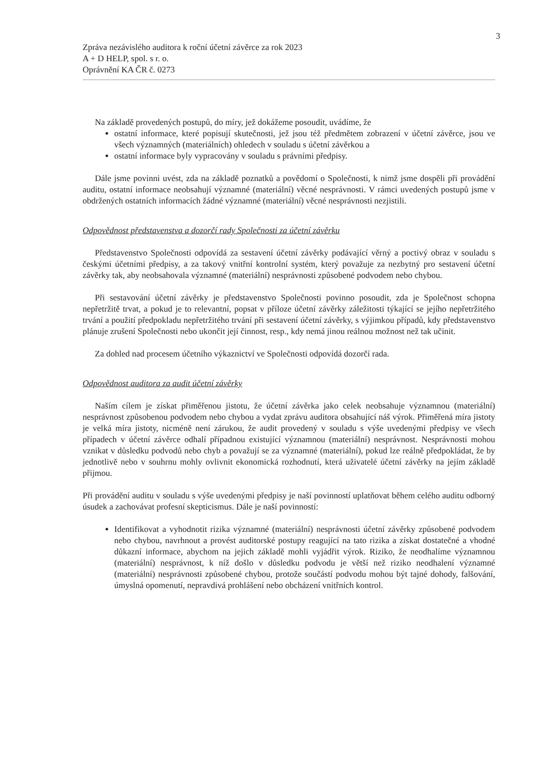3
Zpráva nezávislého auditora k roční účetní závěrce za rok 2023
A + D HELP, spol. s r. o.
Oprávnění KA ČR č. 0273
Na základě provedených postupů, do míry, jež dokážeme posoudit, uvádíme, že
ostatní informace, které popisují skutečnosti, jež jsou též předmětem zobrazení v účetní závěrce, jsou ve všech významných (materiálních) ohledech v souladu s účetní závěrkou a
ostatní informace byly vypracovány v souladu s právními předpisy.
Dále jsme povinni uvést, zda na základě poznatků a povědomí o Společnosti, k nimž jsme dospěli při provádění auditu, ostatní informace neobsahují významné (materiální) věcné nesprávnosti. V rámci uvedených postupů jsme v obdržených ostatních informacích žádné významné (materiální) věcné nesprávnosti nezjistili.
Odpovědnost představenstva a dozorčí rady Společnosti za účetní závěrku
Představenstvo Společnosti odpovídá za sestavení účetní závěrky podávající věrný a poctivý obraz v souladu s českými účetními předpisy, a za takový vnitřní kontrolní systém, který považuje za nezbytný pro sestavení účetní závěrky tak, aby neobsahovala významné (materiální) nesprávnosti způsobené podvodem nebo chybou.
Při sestavování účetní závěrky je představenstvo Společnosti povinno posoudit, zda je Společnost schopna nepřetržitě trvat, a pokud je to relevantní, popsat v příloze účetní závěrky záležitosti týkající se jejího nepřetržitého trvání a použití předpokladu nepřetržitého trvání při sestavení účetní závěrky, s výjimkou případů, kdy představenstvo plánuje zrušení Společnosti nebo ukončit její činnost, resp., kdy nemá jinou reálnou možnost než tak učinit.
Za dohled nad procesem účetního výkaznictví ve Společnosti odpovídá dozorčí rada.
Odpovědnost auditora za audit účetní závěrky
Naším cílem je získat přiměřenou jistotu, že účetní závěrka jako celek neobsahuje významnou (materiální) nesprávnost způsobenou podvodem nebo chybou a vydat zprávu auditora obsahující náš výrok. Přiměřená míra jistoty je velká míra jistoty, nicméně není zárukou, že audit provedený v souladu s výše uvedenými předpisy ve všech případech v účetní závěrce odhalí případnou existující významnou (materiální) nesprávnost. Nesprávnosti mohou vznikat v důsledku podvodů nebo chyb a považují se za významné (materiální), pokud lze reálně předpokládat, že by jednotlivě nebo v souhrnu mohly ovlivnit ekonomická rozhodnutí, která uživatelé účetní závěrky na jejím základě přijmou.
Při provádění auditu v souladu s výše uvedenými předpisy je naší povinností uplatňovat během celého auditu odborný úsudek a zachovávat profesní skepticismus. Dále je naší povinností:
Identifikovat a vyhodnotit rizika významné (materiální) nesprávnosti účetní závěrky způsobené podvodem nebo chybou, navrhnout a provést auditorské postupy reagující na tato rizika a získat dostatečné a vhodné důkazní informace, abychom na jejich základě mohli vyjádřit výrok. Riziko, že neodhalíme významnou (materiální) nesprávnost, k níž došlo v důsledku podvodu je větší než riziko neodhalení významné (materiální) nesprávnosti způsobené chybou, protože součástí podvodu mohou být tajné dohody, falšování, úmyslná opomenutí, nepravdivá prohlášení nebo obcházení vnitřních kontrol.